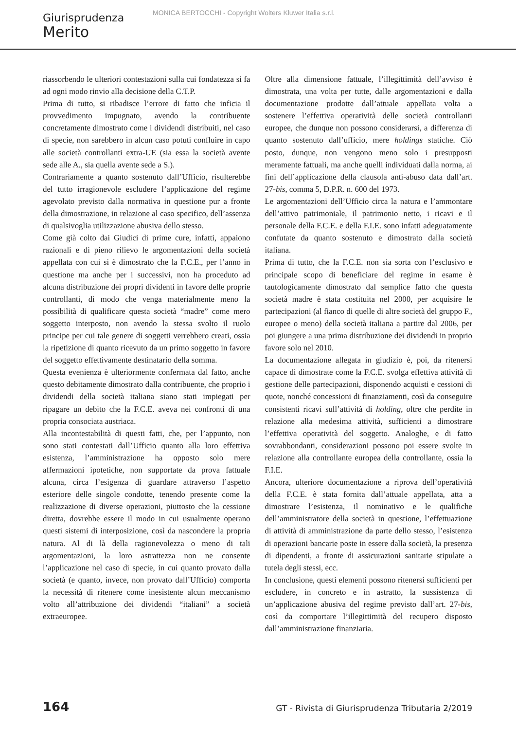MONICA BERTOCCHI - Copyright Wolters Kluwer Italia s.r.l.
Giurisprudenza
Merito
riassorbendo le ulteriori contestazioni sulla cui fondatezza si fa ad ogni modo rinvio alla decisione della C.T.P.
Prima di tutto, si ribadisce l’errore di fatto che inficia il provvedimento impugnato, avendo la contribuente concretamente dimostrato come i dividendi distribuiti, nel caso di specie, non sarebbero in alcun caso potuti confluire in capo alle società controllanti extra-UE (sia essa la società avente sede alle A., sia quella avente sede a S.).
Contrariamente a quanto sostenuto dall’Ufficio, risulterebbe del tutto irragionevole escludere l’applicazione del regime agevolato previsto dalla normativa in questione pur a fronte della dimostrazione, in relazione al caso specifico, dell’assenza di qualsivoglia utilizzazione abusiva dello stesso.
Come già colto dai Giudici di prime cure, infatti, appaiono razionali e di pieno rilievo le argomentazioni della società appellata con cui si è dimostrato che la F.C.E., per l’anno in questione ma anche per i successivi, non ha proceduto ad alcuna distribuzione dei propri dividenti in favore delle proprie controllanti, di modo che venga materialmente meno la possibilità di qualificare questa società “madre” come mero soggetto interposto, non avendo la stessa svolto il ruolo principe per cui tale genere di soggetti verrebbero creati, ossia la ripetizione di quanto ricevuto da un primo soggetto in favore del soggetto effettivamente destinatario della somma.
Questa evenienza è ulteriormente confermata dal fatto, anche questo debitamente dimostrato dalla contribuente, che proprio i dividendi della società italiana siano stati impiegati per ripagare un debito che la F.C.E. aveva nei confronti di una propria consociata austriaca.
Alla incontestabilità di questi fatti, che, per l’appunto, non sono stati contestati dall’Ufficio quanto alla loro effettiva esistenza, l’amministrazione ha opposto solo mere affermazioni ipotetiche, non supportate da prova fattuale alcuna, circa l’esigenza di guardare attraverso l’aspetto esteriore delle singole condotte, tenendo presente come la realizzazione di diverse operazioni, piuttosto che la cessione diretta, dovrebbe essere il modo in cui usualmente operano questi sistemi di interposizione, così da nascondere la propria natura. Al di là della ragionevolezza o meno di tali argomentazioni, la loro astrattezza non ne consente l’applicazione nel caso di specie, in cui quanto provato dalla società (e quanto, invece, non provato dall’Ufficio) comporta la necessità di ritenere come inesistente alcun meccanismo volto all’attribuzione dei dividendi “italiani” a società extraeuropee.
Oltre alla dimensione fattuale, l’illegittimità dell’avviso è dimostrata, una volta per tutte, dalle argomentazioni e dalla documentazione prodotte dall’attuale appellata volta a sostenere l’effettiva operatività delle società controllanti europee, che dunque non possono considerarsi, a differenza di quanto sostenuto dall’ufficio, mere holdings statiche. Ciò posto, dunque, non vengono meno solo i presupposti meramente fattuali, ma anche quelli individuati dalla norma, ai fini dell’applicazione della clausola anti-abuso data dall’art. 27-bis, comma 5, D.P.R. n. 600 del 1973.
Le argomentazioni dell’Ufficio circa la natura e l’ammontare dell’attivo patrimoniale, il patrimonio netto, i ricavi e il personale della F.C.E. e della F.I.E. sono infatti adeguatamente confutate da quanto sostenuto e dimostrato dalla società italiana.
Prima di tutto, che la F.C.E. non sia sorta con l’esclusivo e principale scopo di beneficiare del regime in esame è tautologicamente dimostrato dal semplice fatto che questa società madre è stata costituita nel 2000, per acquisire le partecipazioni (al fianco di quelle di altre società del gruppo F., europee o meno) della società italiana a partire dal 2006, per poi giungere a una prima distribuzione dei dividendi in proprio favore solo nel 2010.
La documentazione allegata in giudizio è, poi, da ritenersi capace di dimostrate come la F.C.E. svolga effettiva attività di gestione delle partecipazioni, disponendo acquisti e cessioni di quote, nonché concessioni di finanziamenti, così da conseguire consistenti ricavi sull’attività di holding, oltre che perdite in relazione alla medesima attività, sufficienti a dimostrare l’effettiva operatività del soggetto. Analoghe, e di fatto sovrabbondanti, considerazioni possono poi essere svolte in relazione alla controllante europea della controllante, ossia la F.I.E.
Ancora, ulteriore documentazione a riprova dell’operatività della F.C.E. è stata fornita dall’attuale appellata, atta a dimostrare l’esistenza, il nominativo e le qualifiche dell’amministratore della società in questione, l’effettuazione di attività di amministrazione da parte dello stesso, l’esistenza di operazioni bancarie poste in essere dalla società, la presenza di dipendenti, a fronte di assicurazioni sanitarie stipulate a tutela degli stessi, ecc.
In conclusione, questi elementi possono ritenersi sufficienti per escludere, in concreto e in astratto, la sussistenza di un’applicazione abusiva del regime previsto dall’art. 27-bis, così da comportare l’illegittimità del recupero disposto dall’amministrazione finanziaria.
164 GT - Rivista di Giurisprudenza Tributaria 2/2019